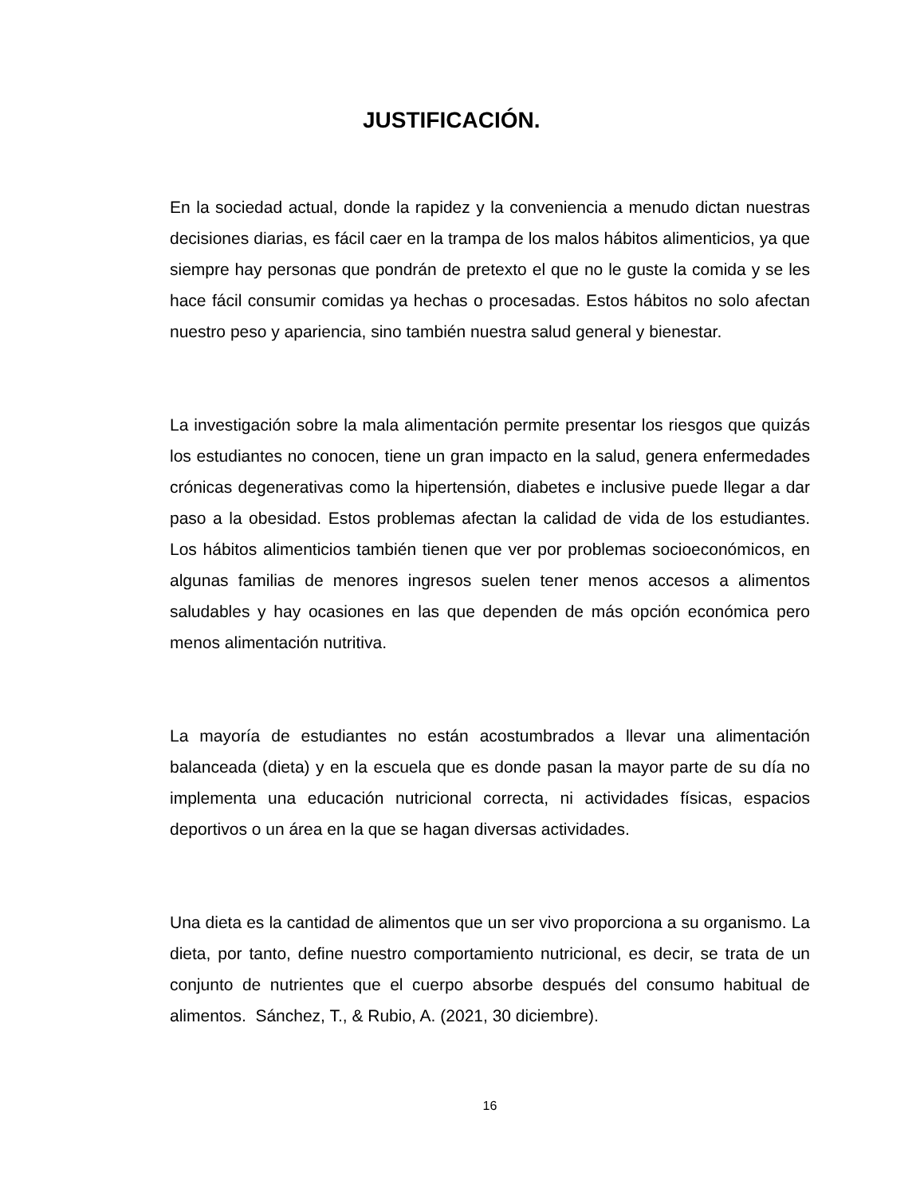JUSTIFICACIÓN.
En la sociedad actual, donde la rapidez y la conveniencia a menudo dictan nuestras decisiones diarias, es fácil caer en la trampa de los malos hábitos alimenticios, ya que siempre hay personas que pondrán de pretexto el que no le guste la comida y se les hace fácil consumir comidas ya hechas o procesadas. Estos hábitos no solo afectan nuestro peso y apariencia, sino también nuestra salud general y bienestar.
La investigación sobre la mala alimentación permite presentar los riesgos que quizás los estudiantes no conocen, tiene un gran impacto en la salud, genera enfermedades crónicas degenerativas como la hipertensión, diabetes e inclusive puede llegar a dar paso a la obesidad. Estos problemas afectan la calidad de vida de los estudiantes. Los hábitos alimenticios también tienen que ver por problemas socioeconómicos, en algunas familias de menores ingresos suelen tener menos accesos a alimentos saludables y hay ocasiones en las que dependen de más opción económica pero menos alimentación nutritiva.
La mayoría de estudiantes no están acostumbrados a llevar una alimentación balanceada (dieta) y en la escuela que es donde pasan la mayor parte de su día no implementa una educación nutricional correcta, ni actividades físicas, espacios deportivos o un área en la que se hagan diversas actividades.
Una dieta es la cantidad de alimentos que un ser vivo proporciona a su organismo. La dieta, por tanto, define nuestro comportamiento nutricional, es decir, se trata de un conjunto de nutrientes que el cuerpo absorbe después del consumo habitual de alimentos. Sánchez, T., & Rubio, A. (2021, 30 diciembre).
16